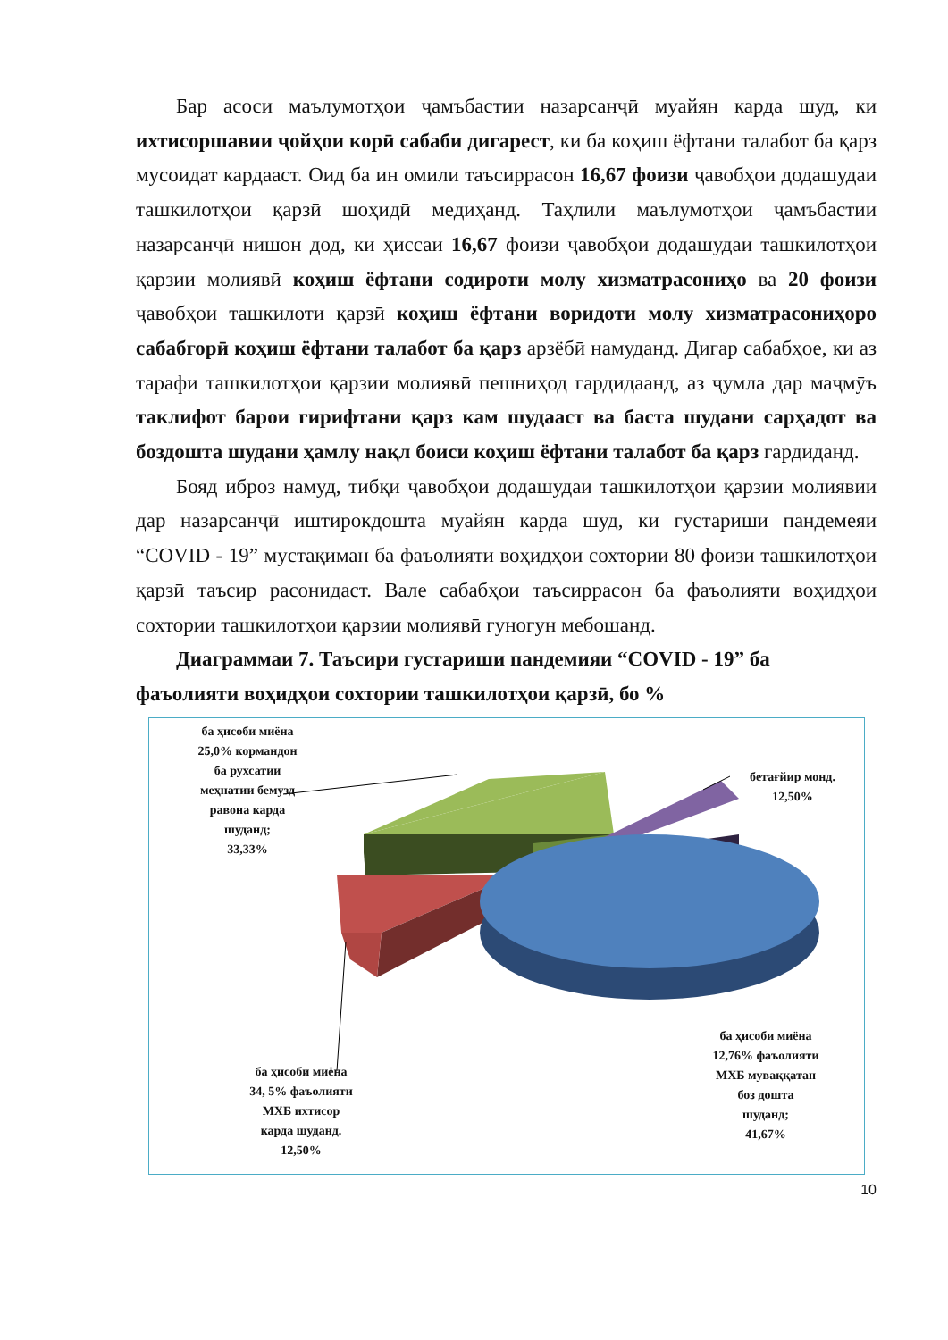Бар асоси маълумотҳои ҷамъбастии назарсанҷӣ муайян карда шуд, ки ихтисоршавии ҷойҳои корӣ сабаби дигарест, ки ба коҳиш ёфтани талабот ба қарз мусоидат кардааст. Оид ба ин омили таъсиррасон 16,67 фоизи ҷавобҳои додашудаи ташкилотҳои қарзӣ шоҳидӣ медиҳанд. Таҳлили маълумотҳои ҷамъбастии назарсанҷӣ нишон дод, ки ҳиссаи 16,67 фоизи ҷавобҳои додашудаи ташкилотҳои қарзии молиявӣ коҳиш ёфтани содироти молу хизматрасониҳо ва 20 фоизи ҷавобҳои ташкилоти қарзӣ коҳиш ёфтани воридоти молу хизматрасониҳоро сабабгорӣ коҳиш ёфтани талабот ба қарз арзёбӣ намуданд. Дигар сабабҳое, ки аз тарафи ташкилотҳои қарзии молиявӣ пешниҳод гардидаанд, аз ҷумла дар маҷмӯъ таклифот барои гирифтани қарз кам шудааст ва баста шудани сарҳадот ва боздошта шудани ҳамлу нақл боиси коҳиш ёфтани талабот ба қарз гардиданд.
Бояд иброз намуд, тибқи ҷавобҳои додашудаи ташкилотҳои қарзии молиявии дар назарсанҷӣ иштирокдошта муайян карда шуд, ки густариши пандемеяи “COVID - 19” мустақиман ба фаъолияти воҳидҳои сохтории 80 фоизи ташкилотҳои қарзӣ таъсир расонидаст. Вале сабабҳои таъсиррасон ба фаъолияти воҳидҳои сохтории ташкилотҳои қарзии молиявӣ гуногун мебошанд.
Диаграммаи 7. Таъсири густариши пандемияи “COVID - 19” ба фаъолияти воҳидҳои сохтории ташкилотҳои қарзӣ, бо %
ба ҳисоби миёна
25,0% кормандон
ба рухсатии
меҳнатии бемузд
равона карда
шуданд;
33,33%
бетағйир монд.
12,50%
ба ҳисоби миёна
34, 5% фаъолияти
МХБ ихтисор
карда шуданд.
12,50%
ба ҳисоби миёна
12,76% фаъолияти
МХБ муваққатан
боз дошта
шуданд;
41,67%
10